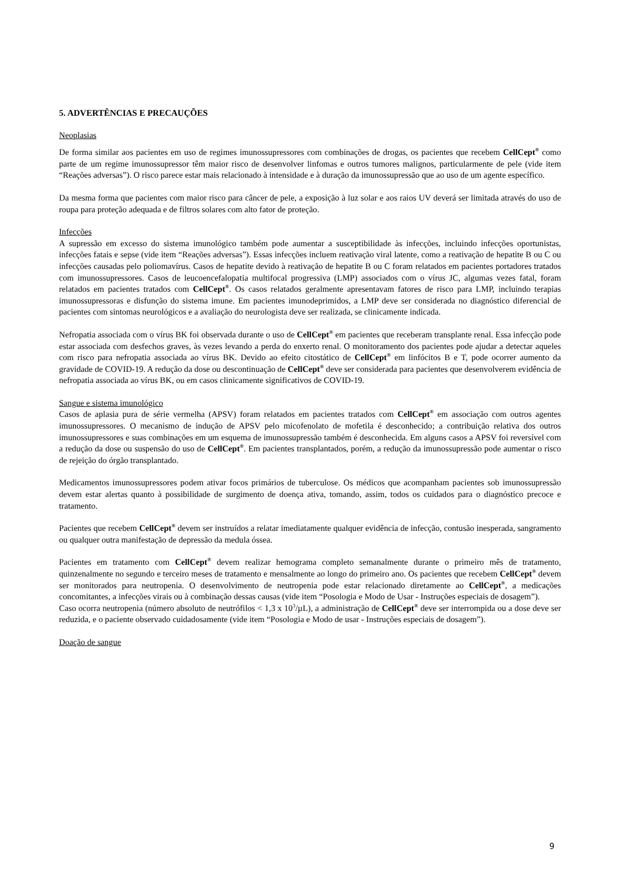5. ADVERTÊNCIAS E PRECAUÇÕES
Neoplasias
De forma similar aos pacientes em uso de regimes imunossupressores com combinações de drogas, os pacientes que recebem CellCept<sup>®</sup> como parte de um regime imunossupressor têm maior risco de desenvolver linfomas e outros tumores malignos, particularmente de pele (vide item “Reações adversas”). O risco parece estar mais relacionado à intensidade e à duração da imunossupressão que ao uso de um agente específico.
Da mesma forma que pacientes com maior risco para câncer de pele, a exposição à luz solar e aos raios UV deverá ser limitada através do uso de roupa para proteção adequada e de filtros solares com alto fator de proteção.
Infecções
A supressão em excesso do sistema imunológico também pode aumentar a susceptibilidade às infecções, incluindo infecções oportunistas, infecções fatais e sepse (vide item “Reações adversas”). Essas infecções incluem reativação viral latente, como a reativação de hepatite B ou C ou infecções causadas pelo poliomavírus. Casos de hepatite devido à reativação de hepatite B ou C foram relatados em pacientes portadores tratados com imunossupressores. Casos de leucoencefalopatia multifocal progressiva (LMP) associados com o vírus JC, algumas vezes fatal, foram relatados em pacientes tratados com CellCept<sup>®</sup>. Os casos relatados geralmente apresentavam fatores de risco para LMP, incluindo terapias imunossupressoras e disfunção do sistema imune. Em pacientes imunodeprimidos, a LMP deve ser considerada no diagnóstico diferencial de pacientes com sintomas neurológicos e a avaliação do neurologista deve ser realizada, se clinicamente indicada.
Nefropatia associada com o vírus BK foi observada durante o uso de CellCept<sup>®</sup> em pacientes que receberam transplante renal. Essa infecção pode estar associada com desfechos graves, às vezes levando a perda do enxerto renal. O monitoramento dos pacientes pode ajudar a detectar aqueles com risco para nefropatia associada ao vírus BK. Devido ao efeito citostático de CellCept<sup>®</sup> em linfócitos B e T, pode ocorrer aumento da gravidade de COVID-19. A redução da dose ou descontinuação de CellCept<sup>®</sup> deve ser considerada para pacientes que desenvolverem evidência de nefropatia associada ao vírus BK, ou em casos clinicamente significativos de COVID-19.
Sangue e sistema imunológico
Casos de aplasia pura de série vermelha (APSV) foram relatados em pacientes tratados com CellCept<sup>®</sup> em associação com outros agentes imunossupressores. O mecanismo de indução de APSV pelo micofenolato de mofetila é desconhecido; a contribuição relativa dos outros imunossupressores e suas combinações em um esquema de imunossupressão também é desconhecida. Em alguns casos a APSV foi reversível com a redução da dose ou suspensão do uso de CellCept<sup>®</sup>. Em pacientes transplantados, porém, a redução da imunossupressão pode aumentar o risco de rejeição do órgão transplantado.
Medicamentos imunossupressores podem ativar focos primários de tuberculose. Os médicos que acompanham pacientes sob imunossupressão devem estar alertas quanto à possibilidade de surgimento de doença ativa, tomando, assim, todos os cuidados para o diagnóstico precoce e tratamento.
Pacientes que recebem CellCept<sup>®</sup> devem ser instruídos a relatar imediatamente qualquer evidência de infecção, contusão inesperada, sangramento ou qualquer outra manifestação de depressão da medula óssea.
Pacientes em tratamento com CellCept<sup>®</sup> devem realizar hemograma completo semanalmente durante o primeiro mês de tratamento, quinzenalmente no segundo e terceiro meses de tratamento e mensalmente ao longo do primeiro ano. Os pacientes que recebem CellCept<sup>®</sup> devem ser monitorados para neutropenia. O desenvolvimento de neutropenia pode estar relacionado diretamente ao CellCept<sup>®</sup>, a medicações concomitantes, a infecções virais ou à combinação dessas causas (vide item “Posologia e Modo de Usar - Instruções especiais de dosagem”).
Caso ocorra neutropenia (número absoluto de neutrófilos < 1,3 x 10<sup>3</sup>/µL), a administração de CellCept<sup>®</sup> deve ser interrompida ou a dose deve ser reduzida, e o paciente observado cuidadosamente (vide item “Posologia e Modo de usar - Instruções especiais de dosagem”).
Doação de sangue
9